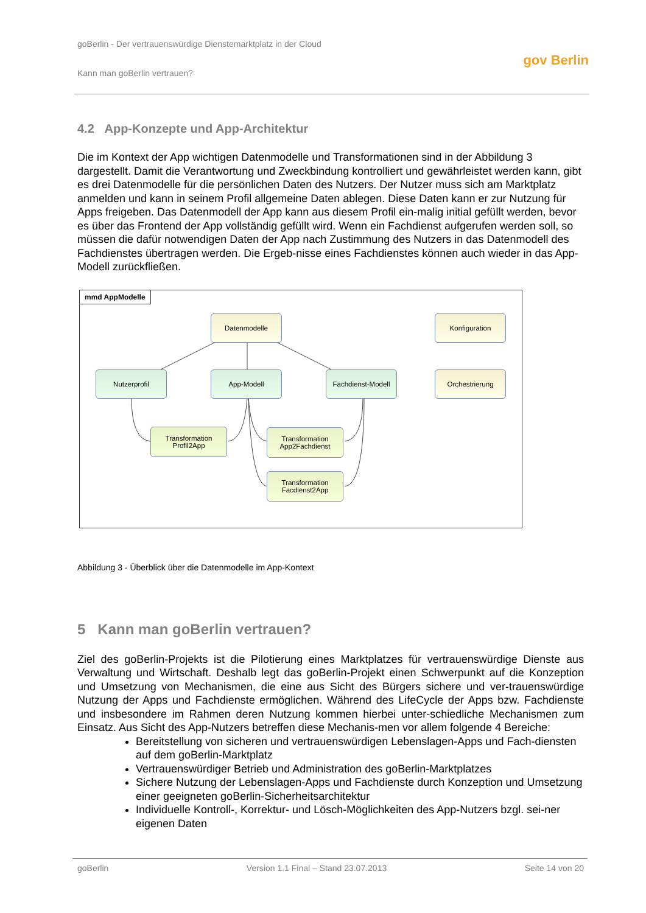goBerlin - Der vertrauenswürdige Dienstemarktplatz in der Cloud
Kann man goBerlin vertrauen? gov Berlin
4.2 App-Konzepte und App-Architektur
Die im Kontext der App wichtigen Datenmodelle und Transformationen sind in der Abbildung 3 dargestellt. Damit die Verantwortung und Zweckbindung kontrolliert und gewährleistet werden kann, gibt es drei Datenmodelle für die persönlichen Daten des Nutzers. Der Nutzer muss sich am Marktplatz anmelden und kann in seinem Profil allgemeine Daten ablegen. Diese Daten kann er zur Nutzung für Apps freigeben. Das Datenmodell der App kann aus diesem Profil ein-malig initial gefüllt werden, bevor es über das Frontend der App vollständig gefüllt wird. Wenn ein Fachdienst aufgerufen werden soll, so müssen die dafür notwendigen Daten der App nach Zustimmung des Nutzers in das Datenmodell des Fachdienstes übertragen werden. Die Ergeb-nisse eines Fachdienstes können auch wieder in das App-Modell zurückfließen.
mmd AppModelle
Datenmodelle Konfiguration
Nutzerprofil App-Modell
Fachdienst-Modell
Orchestrierung
Transformation
Profil2App
Transformation
App2Fachdienst
Transformation
Facdienst2App
Abbildung 3 - Überblick über die Datenmodelle im App-Kontext
5 Kann man goBerlin vertrauen?
Ziel des goBerlin-Projekts ist die Pilotierung eines Marktplatzes für vertrauenswürdige Dienste aus Verwaltung und Wirtschaft. Deshalb legt das goBerlin-Projekt einen Schwerpunkt auf die Konzeption und Umsetzung von Mechanismen, die eine aus Sicht des Bürgers sichere und ver-trauenswürdige Nutzung der Apps und Fachdienste ermöglichen. Während des LifeCycle der Apps bzw. Fachdienste und insbesondere im Rahmen deren Nutzung kommen hierbei unter-schiedliche Mechanismen zum Einsatz. Aus Sicht des App-Nutzers betreffen diese Mechanis-men vor allem folgende 4 Bereiche:
Bereitstellung von sicheren und vertrauenswürdigen Lebenslagen-Apps und Fach-diensten auf dem goBerlin-Marktplatz
Vertrauenswürdiger Betrieb und Administration des goBerlin-Marktplatzes
Sichere Nutzung der Lebenslagen-Apps und Fachdienste durch Konzeption und Umsetzung einer geeigneten goBerlin-Sicherheitsarchitektur
Individuelle Kontroll-, Korrektur- und Lösch-Möglichkeiten des App-Nutzers bzgl. sei-ner eigenen Daten
goBerlin Version 1.1 Final – Stand 23.07.2013 Seite 14 von 20